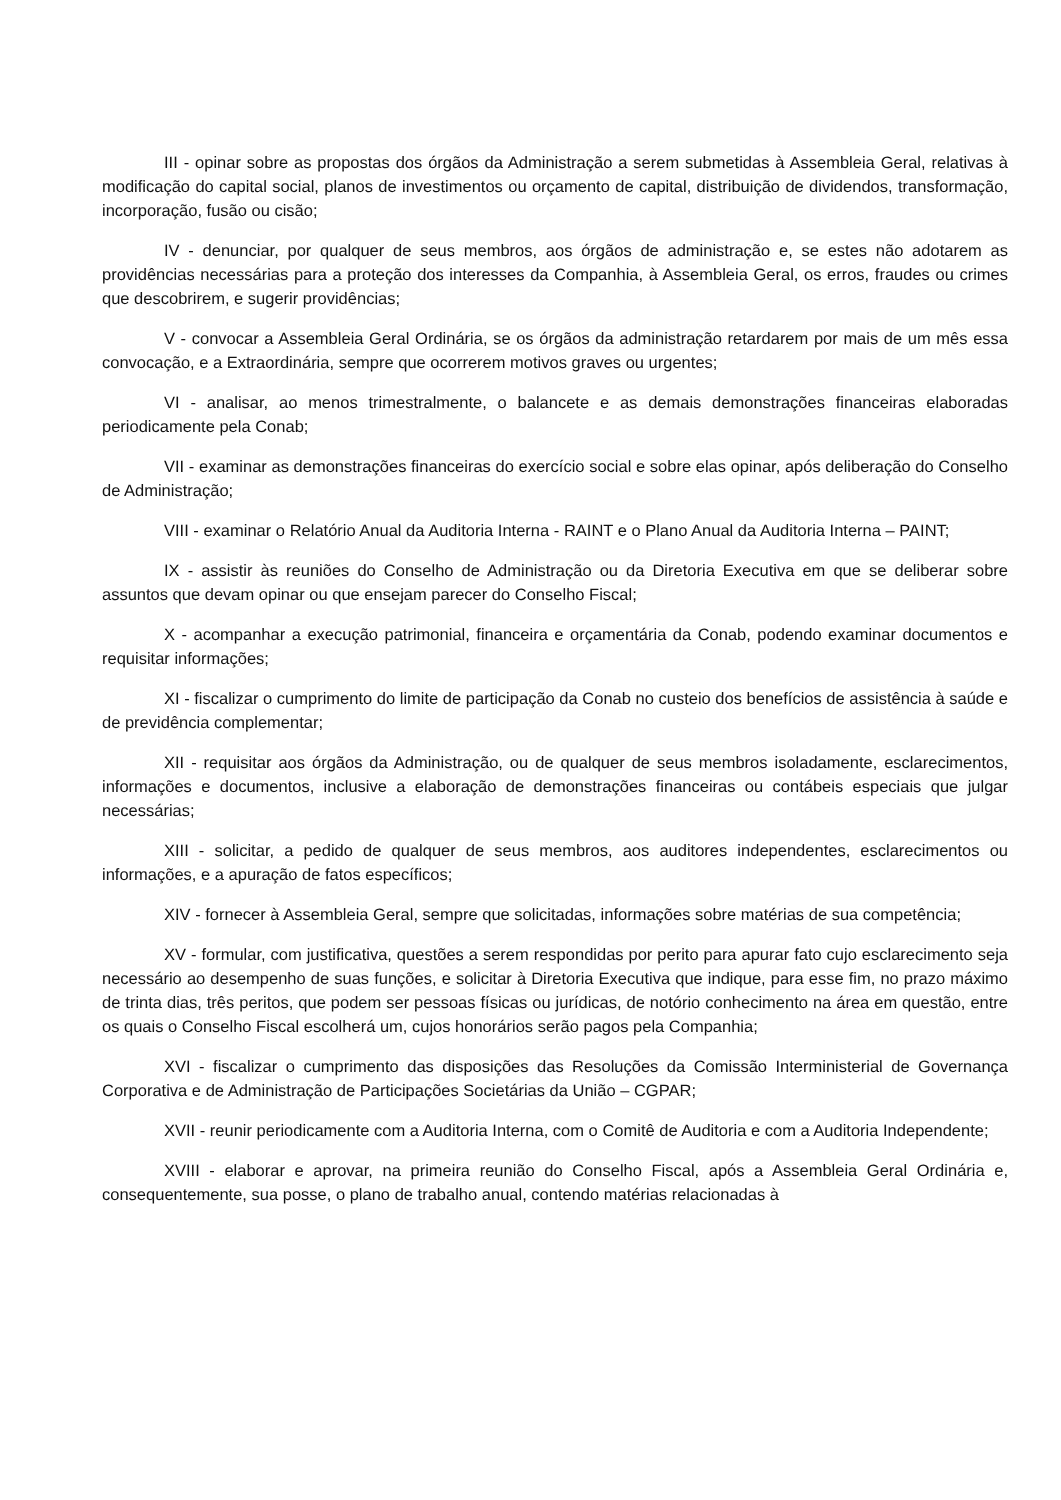III - opinar sobre as propostas dos órgãos da Administração a serem submetidas à Assembleia Geral, relativas à modificação do capital social, planos de investimentos ou orçamento de capital, distribuição de dividendos, transformação, incorporação, fusão ou cisão;
IV - denunciar, por qualquer de seus membros, aos órgãos de administração e, se estes não adotarem as providências necessárias para a proteção dos interesses da Companhia, à Assembleia Geral, os erros, fraudes ou crimes que descobrirem, e sugerir providências;
V - convocar a Assembleia Geral Ordinária, se os órgãos da administração retardarem por mais de um mês essa convocação, e a Extraordinária, sempre que ocorrerem motivos graves ou urgentes;
VI - analisar, ao menos trimestralmente, o balancete e as demais demonstrações financeiras elaboradas periodicamente pela Conab;
VII - examinar as demonstrações financeiras do exercício social e sobre elas opinar, após deliberação do Conselho de Administração;
VIII - examinar o Relatório Anual da Auditoria Interna - RAINT e o Plano Anual da Auditoria Interna – PAINT;
IX - assistir às reuniões do Conselho de Administração ou da Diretoria Executiva em que se deliberar sobre assuntos que devam opinar ou que ensejam parecer do Conselho Fiscal;
X - acompanhar a execução patrimonial, financeira e orçamentária da Conab, podendo examinar documentos e requisitar informações;
XI - fiscalizar o cumprimento do limite de participação da Conab no custeio dos benefícios de assistência à saúde e de previdência complementar;
XII - requisitar aos órgãos da Administração, ou de qualquer de seus membros isoladamente, esclarecimentos, informações e documentos, inclusive a elaboração de demonstrações financeiras ou contábeis especiais que julgar necessárias;
XIII - solicitar, a pedido de qualquer de seus membros, aos auditores independentes, esclarecimentos ou informações, e a apuração de fatos específicos;
XIV - fornecer à Assembleia Geral, sempre que solicitadas, informações sobre matérias de sua competência;
XV - formular, com justificativa, questões a serem respondidas por perito para apurar fato cujo esclarecimento seja necessário ao desempenho de suas funções, e solicitar à Diretoria Executiva que indique, para esse fim, no prazo máximo de trinta dias, três peritos, que podem ser pessoas físicas ou jurídicas, de notório conhecimento na área em questão, entre os quais o Conselho Fiscal escolherá um, cujos honorários serão pagos pela Companhia;
XVI - fiscalizar o cumprimento das disposições das Resoluções da Comissão Interministerial de Governança Corporativa e de Administração de Participações Societárias da União – CGPAR;
XVII - reunir periodicamente com a Auditoria Interna, com o Comitê de Auditoria e com a Auditoria Independente;
XVIII - elaborar e aprovar, na primeira reunião do Conselho Fiscal, após a Assembleia Geral Ordinária e, consequentemente, sua posse, o plano de trabalho anual, contendo matérias relacionadas à